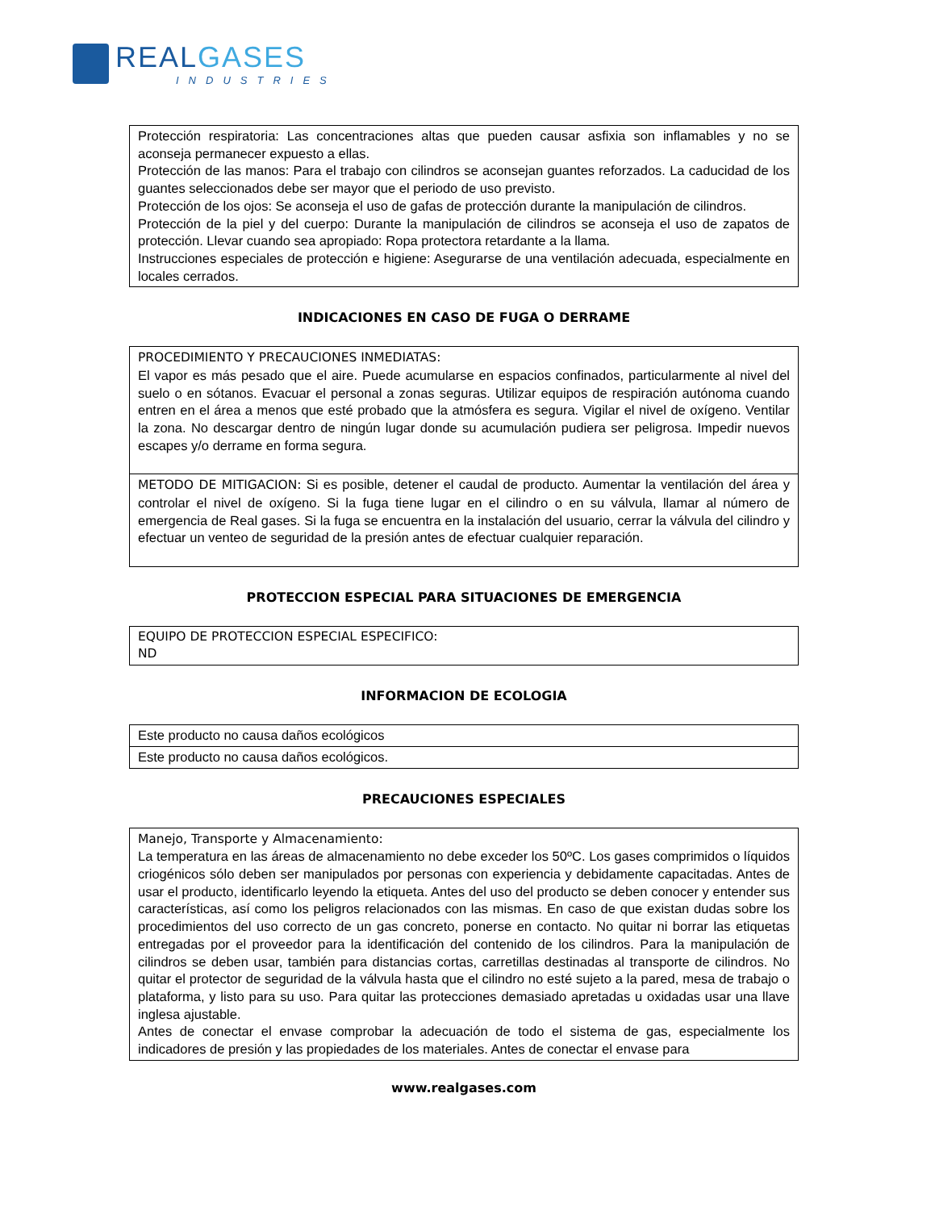REAL GASES
INDUSTRIES
| Protección respiratoria: Las concentraciones altas que pueden causar asfixia son inflamables y no se aconseja permanecer expuesto a ellas. Protección de las manos: Para el trabajo con cilindros se aconsejan guantes reforzados. La caducidad de los guantes seleccionados debe ser mayor que el periodo de uso previsto. Protección de los ojos: Se aconseja el uso de gafas de protección durante la manipulación de cilindros. Protección de la piel y del cuerpo: Durante la manipulación de cilindros se aconseja el uso de zapatos de protección. Llevar cuando sea apropiado: Ropa protectora retardante a la llama. Instrucciones especiales de protección e higiene: Asegurarse de una ventilación adecuada, especialmente en locales cerrados. |
INDICACIONES EN CASO DE FUGA O DERRAME
| PROCEDIMIENTO Y PRECAUCIONES INMEDIATAS: El vapor es más pesado que el aire. Puede acumularse en espacios confinados, particularmente al nivel del suelo o en sótanos. Evacuar el personal a zonas seguras. Utilizar equipos de respiración autónoma cuando entren en el área a menos que esté probado que la atmósfera es segura. Vigilar el nivel de oxígeno. Ventilar la zona. No descargar dentro de ningún lugar donde su acumulación pudiera ser peligrosa. Impedir nuevos escapes y/o derrame en forma segura. |
| METODO DE MITIGACION: Si es posible, detener el caudal de producto. Aumentar la ventilación del área y controlar el nivel de oxígeno. Si la fuga tiene lugar en el cilindro o en su válvula, llamar al número de emergencia de Real gases. Si la fuga se encuentra en la instalación del usuario, cerrar la válvula del cilindro y efectuar un venteo de seguridad de la presión antes de efectuar cualquier reparación. |
PROTECCION ESPECIAL PARA SITUACIONES DE EMERGENCIA
| EQUIPO DE PROTECCION ESPECIAL ESPECIFICO: ND |
INFORMACION DE ECOLOGIA
| Este producto no causa daños ecológicos |
| Este producto no causa daños ecológicos. |
PRECAUCIONES ESPECIALES
| Manejo, Transporte y Almacenamiento: La temperatura en las áreas de almacenamiento no debe exceder los 50ºC. Los gases comprimidos o líquidos criogénicos sólo deben ser manipulados por personas con experiencia y debidamente capacitadas. Antes de usar el producto, identificarlo leyendo la etiqueta. Antes del uso del producto se deben conocer y entender sus características, así como los peligros relacionados con las mismas. En caso de que existan dudas sobre los procedimientos del uso correcto de un gas concreto, ponerse en contacto. No quitar ni borrar las etiquetas entregadas por el proveedor para la identificación del contenido de los cilindros. Para la manipulación de cilindros se deben usar, también para distancias cortas, carretillas destinadas al transporte de cilindros. No quitar el protector de seguridad de la válvula hasta que el cilindro no esté sujeto a la pared, mesa de trabajo o plataforma, y listo para su uso. Para quitar las protecciones demasiado apretadas u oxidadas usar una llave inglesa ajustable. Antes de conectar el envase comprobar la adecuación de todo el sistema de gas, especialmente los indicadores de presión y las propiedades de los materiales. Antes de conectar el envase para |
www.realgases.com